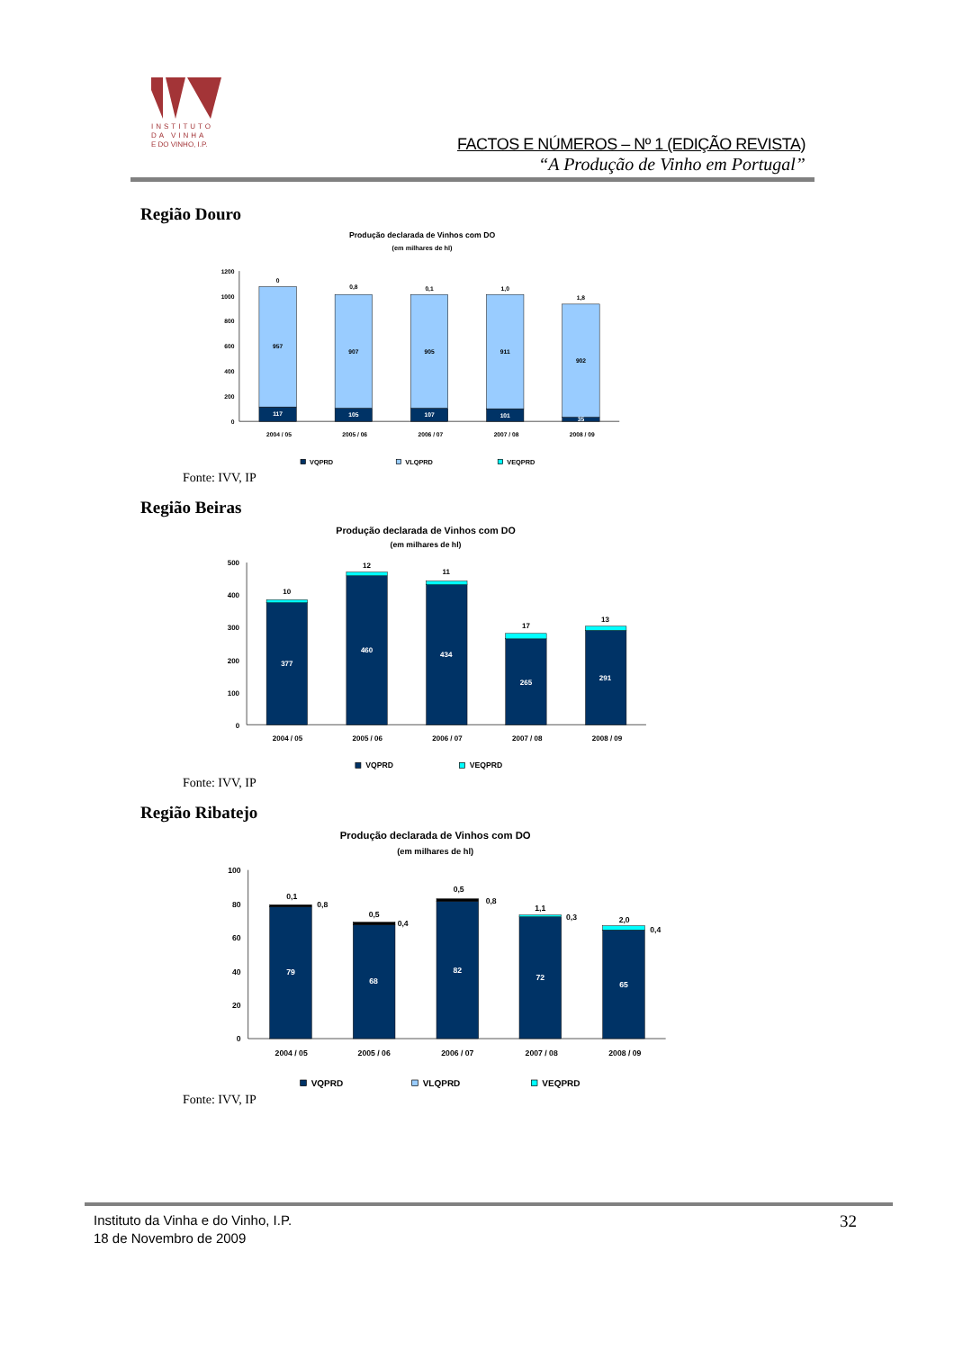INSTITUTO
DA VINHA
E DO VINHO, I.P.
FACTOS E NÚMEROS – Nº 1 (EDIÇÃO REVISTA)
“A Produção de Vinho em Portugal”
Região Douro
Produção declarada de Vinhos com DO
(em milhares de hl)
1200
1000
800
600
400
200
0
0
0,8
0,1
1,0
1,8
957
907
905
911
902
117
105
107
101
35
2004 / 05
2005 / 06
2006 / 07
2007 / 08
2008 / 09
VQPRD
VLQPRD
VEQPRD
Fonte: IVV, IP
Região Beiras
Produção declarada de Vinhos com DO
(em milhares de hl)
500
400
300
200
100
0
10
12
11
17
13
377
460
434
265
291
2004 / 05
2005 / 06
2006 / 07
2007 / 08
2008 / 09
VQPRD
VEQPRD
Fonte: IVV, IP
Região Ribatejo
Produção declarada de Vinhos com DO
(em milhares de hl)
100
80
60
40
20
0
0,1
0,8
0,5
0,4
0,5
0,8
1,1
0,3
2,0
0,4
79
68
82
72
65
2004 / 05
2005 / 06
2006 / 07
2007 / 08
2008 / 09
VQPRD
VLQPRD
VEQPRD
Fonte: IVV, IP
Instituto da Vinha e do Vinho, I.P.
18 de Novembro de 2009
32